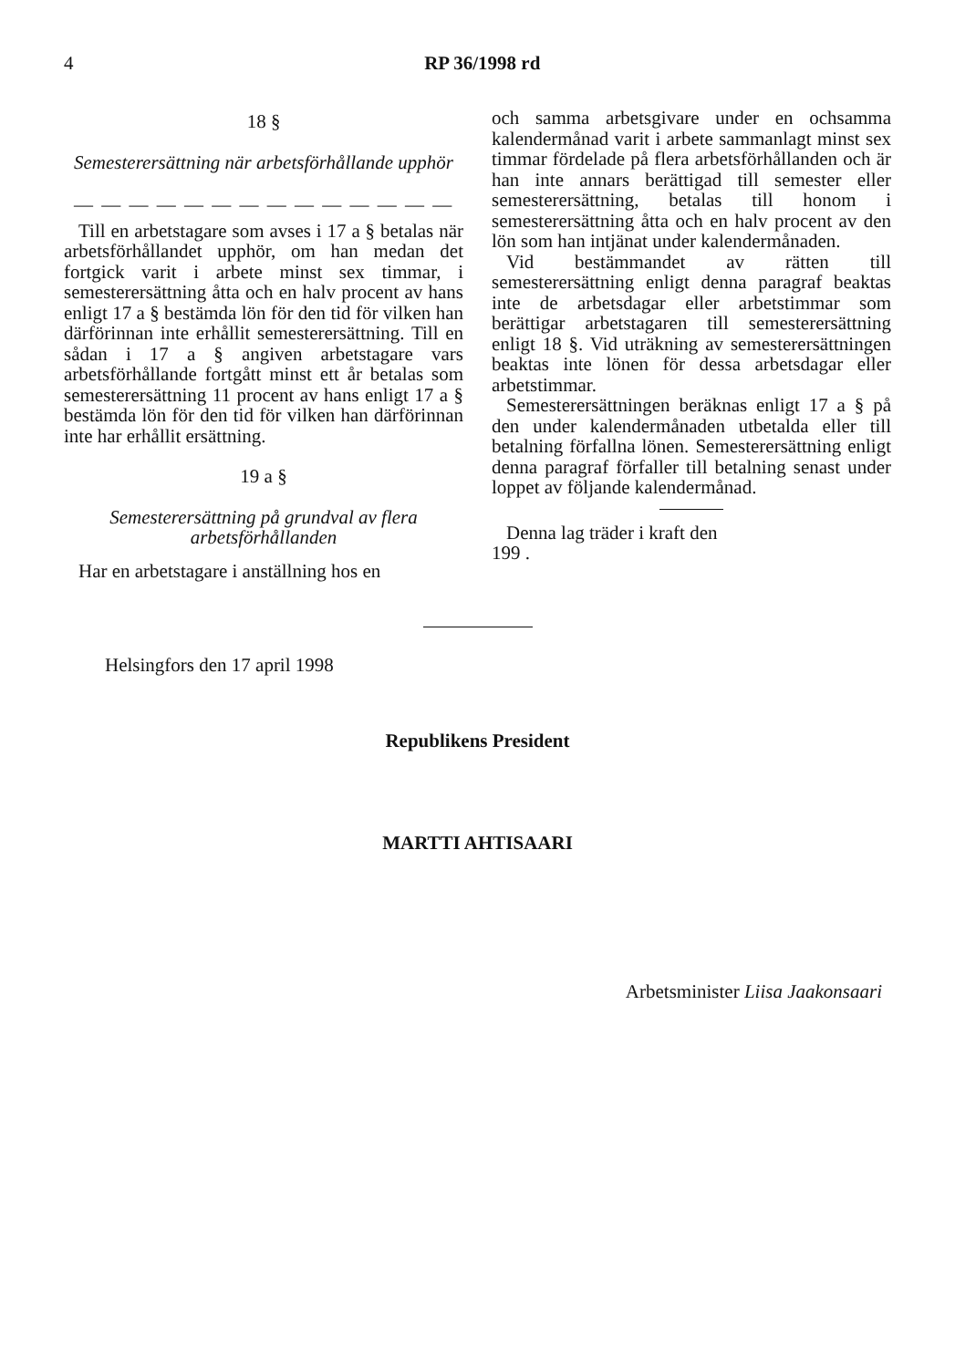4
RP 36/1998 rd
18 §
Semesterersättning när arbetsförhållande upphör
— — — — — — — — — — — — — —
Till en arbetstagare som avses i 17 a § betalas när arbetsförhållandet upphör, om han medan det fortgick varit i arbete minst sex timmar, i semesterersättning åtta och en halv procent av hans enligt 17 a § bestämda lön för den tid för vilken han därförinnan inte erhållit semesterersättning. Till en sådan i 17 a § angiven arbetstagare vars arbetsförhållande fortgått minst ett år betalas som semesterersättning 11 procent av hans enligt 17 a § bestämda lön för den tid för vilken han därförinnan inte har erhållit ersättning.
19 a §
Semesterersättning på grundval av flera arbetsförhållanden
Har en arbetstagare i anställning hos en
och samma arbetsgivare under en ochsamma kalendermånad varit i arbete sammanlagt minst sex timmar fördelade på flera arbetsförhållanden och är han inte annars berättigad till semester eller semesterersättning, betalas till honom i semesterersättning åtta och en halv procent av den lön som han intjänat under kalendermånaden.
Vid bestämmandet av rätten till semesterersättning enligt denna paragraf beaktas inte de arbetsdagar eller arbetstimmar som berättigar arbetstagaren till semesterersättning enligt 18 §. Vid uträkning av semesterersättningen beaktas inte lönen för dessa arbetsdagar eller arbetstimmar.
Semesterersättningen beräknas enligt 17 a § på den under kalendermånaden utbetalda eller till betalning förfallna lönen. Semesterersättning enligt denna paragraf förfaller till betalning senast under loppet av följande kalendermånad.
Denna lag träder i kraft den
199 .
Helsingfors den 17 april 1998
Republikens President
MARTTI AHTISAARI
Arbetsminister Liisa Jaakonsaari